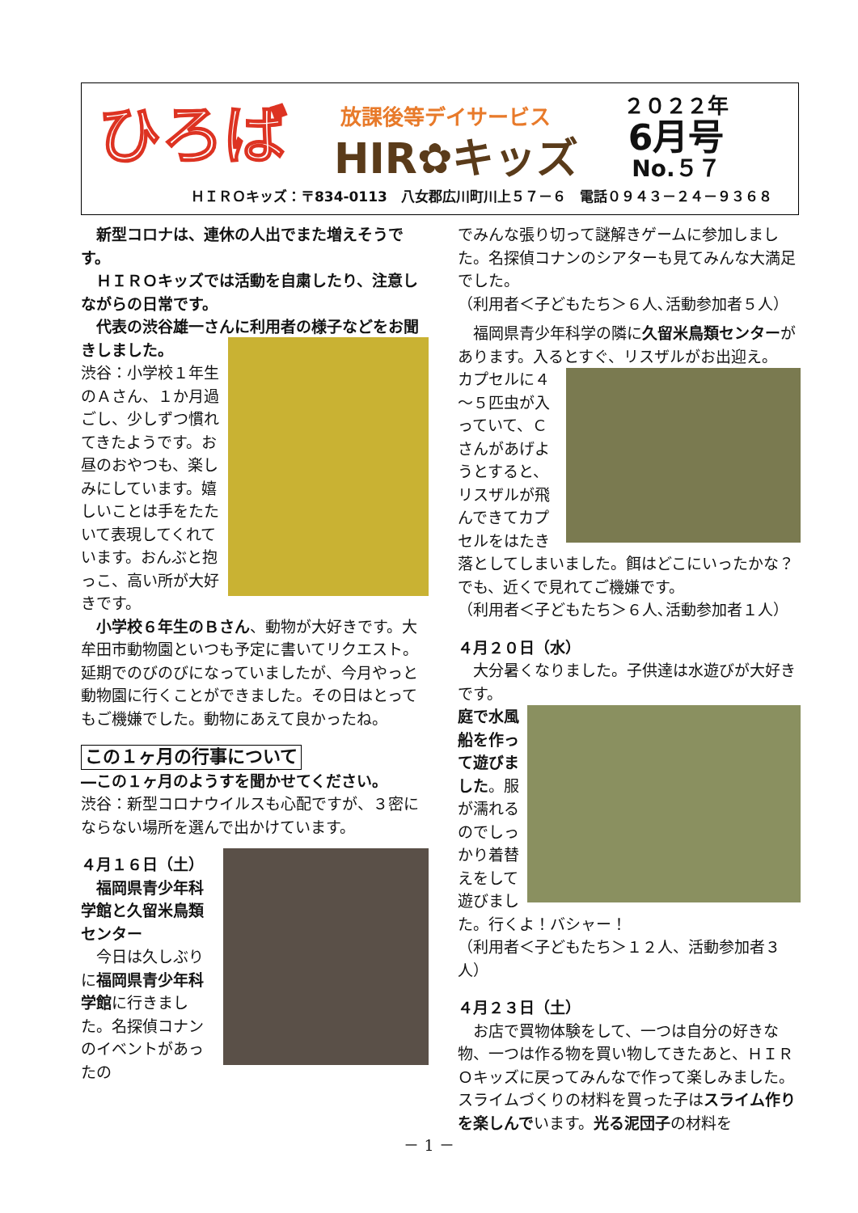ひろば 放課後等デイサービス
HIR✿キッズ
２０２２年
6月号
No.５７
ＨＩＲＯキッズ：〒834-0113　八女郡広川町川上５７－６　電話０９４３－２４－９３６８
　新型コロナは、連休の人出でまた増えそうです。
　ＨＩＲＯキッズでは活動を自粛したり、注意しながらの日常です。
　代表の渋谷雄一さんに利用者の様子などをお聞きしました。
渋谷：小学校１年生のＡさん、１か月過ごし、少しずつ慣れてきたようです。お昼のおやつも、楽しみにしています。嬉しいことは手をたたいて表現してくれています。おんぶと抱っこ、高い所が大好きです。
　小学校６年生のＢさん、動物が大好きです。大牟田市動物園といつも予定に書いてリクエスト。延期でのびのびになっていましたが、今月やっと動物園に行くことができました。その日はとってもご機嫌でした。動物にあえて良かったね。
この１ヶ月の行事について
―この１ヶ月のようすを聞かせてください。
渋谷：新型コロナウイルスも心配ですが、３密にならない場所を選んで出かけています。
４月１６日（土）
　福岡県青少年科学館と久留米鳥類センター
　今日は久しぶりに福岡県青少年科学館に行きました。名探偵コナンのイベントがあったの
でみんな張り切って謎解きゲームに参加しました。名探偵コナンのシアターも見てみんな大満足でした。
（利用者＜子どもたち＞６人､活動参加者５人）
　福岡県青少年科学の隣に久留米鳥類センターがあります。入るとすぐ、リスザルがお出迎え。
カプセルに４～５匹虫が入っていて、Ｃさんがあげようとすると、リスザルが飛んできてカプセルをはたき落としてしまいました。餌はどこにいったかな？でも、近くで見れてご機嫌です。
（利用者＜子どもたち＞６人､活動参加者１人）
４月２０日（水）
　大分暑くなりました。子供達は水遊びが大好きです。
庭で水風船を作って遊びました。服が濡れるのでしっかり着替えをして遊びました。行くよ！バシャー！
（利用者＜子どもたち＞１２人、活動参加者３人）
４月２３日（土）
　お店で買物体験をして、一つは自分の好きな物、一つは作る物を買い物してきたあと、ＨＩＲＯキッズに戻ってみんなで作って楽しみました。スライムづくりの材料を買った子はスライム作りを楽しんでいます。光る泥団子の材料を
－ 1 －